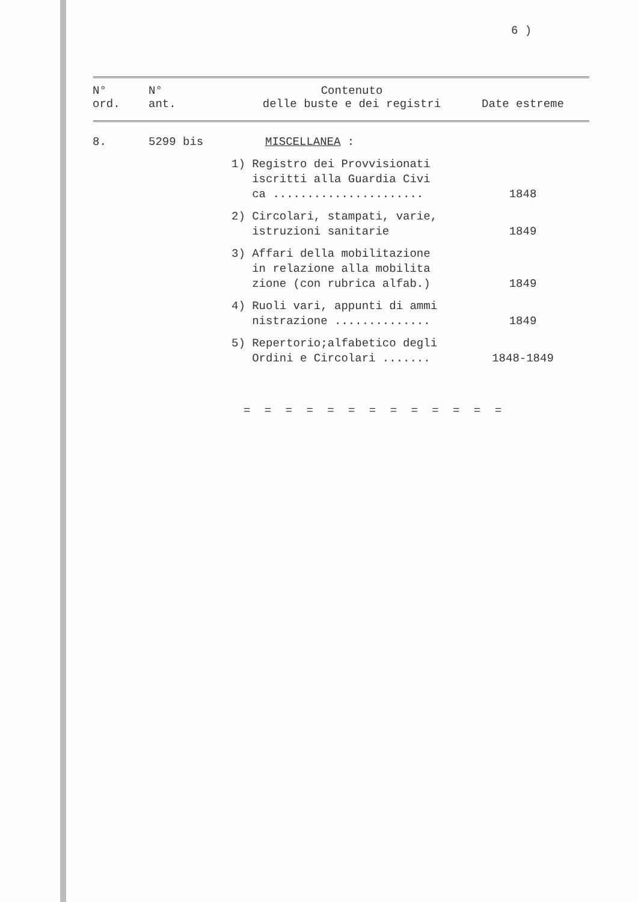6 )
| N° ord. | N° ant. | Contenuto delle buste e dei registri | Date estreme |
| --- | --- | --- | --- |
| 8. | 5299 bis | MISCELLANEA : | |
| | | 1) Registro dei Provvisionati iscritti alla Guardia Civi ca ...................... | 1848 |
| | | 2) Circolari, stampati, varie, istruzioni sanitarie | 1849 |
| | | 3) Affari della mobilitazione in relazione alla mobilita zione (con rubrica alfab.) | 1849 |
| | | 4) Ruoli vari, appunti di ammi nistrazione .............. | 1849 |
| | | 5) Repertorio;alfabetico degli Ordini e Circolari ....... | 1848-1849 |
= = = = = = = = = = = = =